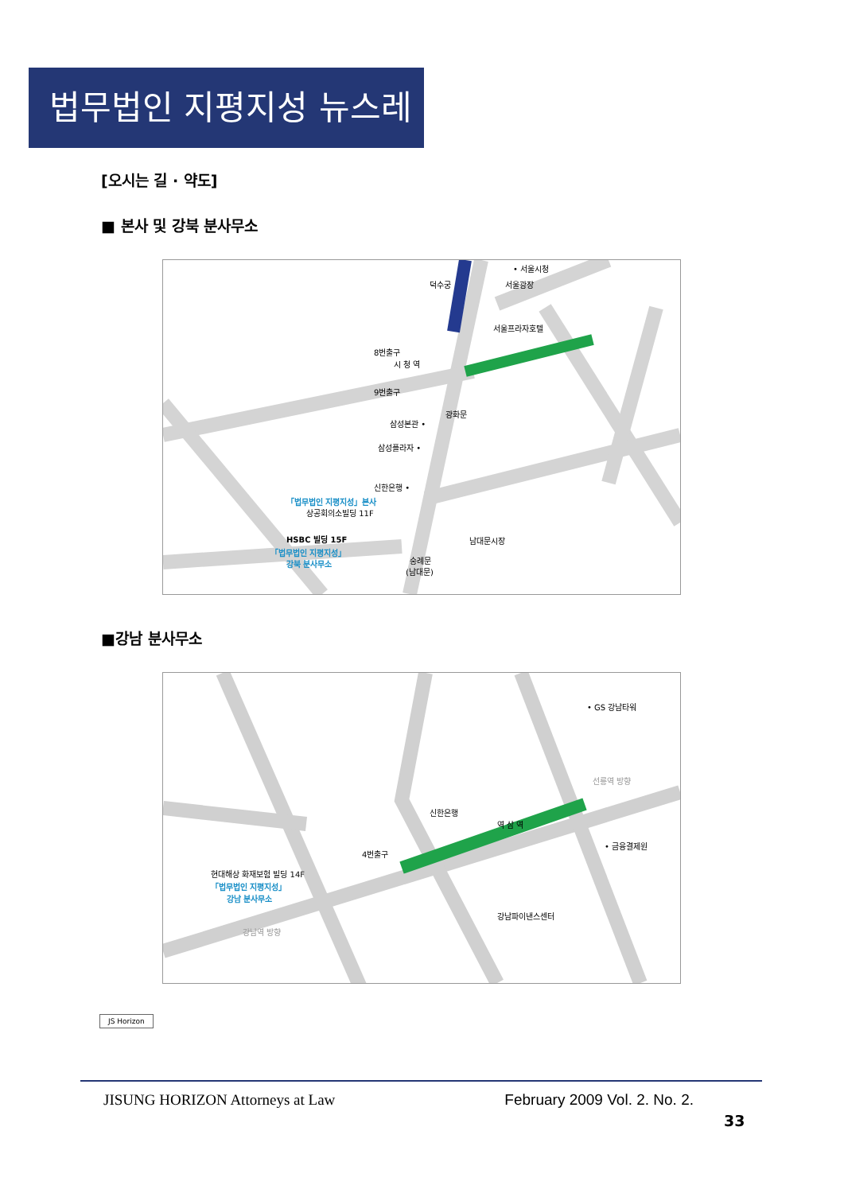법무법인 지평지성 뉴스레터
[오시는 길 · 약도]
■ 본사 및 강북 분사무소
덕수궁
• 서울시청
서울광장
서울프라자호텔
8번출구
9번출구
삼성본관 •
삼성플라자 •
신한은행 •
「법무법인 지평지성」본사
상공회의소빌딩 11F
HSBC 빌딩 15F
「법무법인 지평지성」
강북 분사무소
남대문시장
숭례문
(남대문)
광화문
시 청 역
■강남 분사무소
• GS 강남타워
신한은행
• 금융결제원
4번출구
현대해상 화재보험 빌딩 14F
「법무법인 지평지성」
강남 분사무소
강남파이낸스센터
강남역 방향
선릉역 방향
역 삼 역
JS Horizon
JISUNG HORIZON Attorneys at Law February 2009 Vol. 2. No. 2.
33